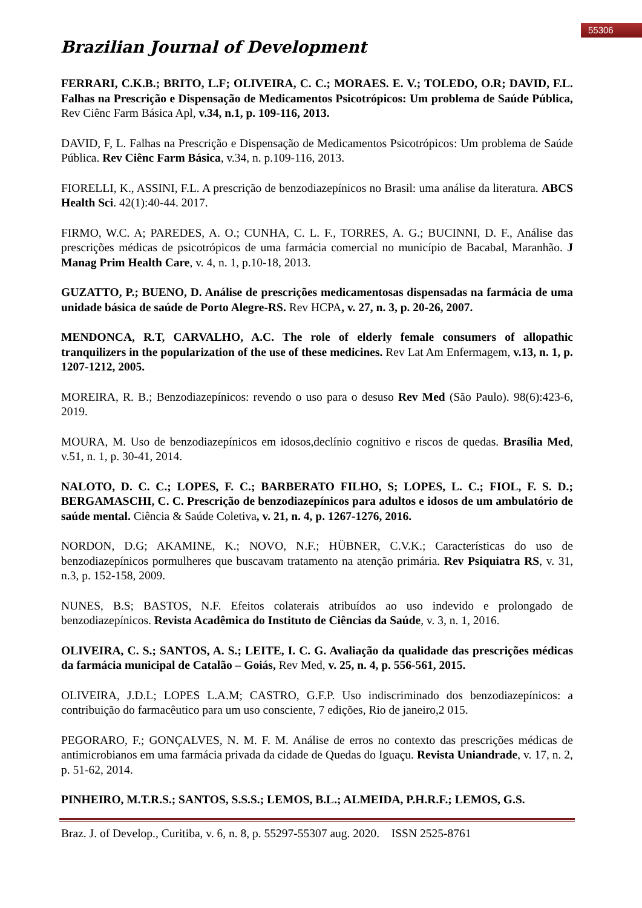55306
Brazilian Journal of Development
FERRARI, C.K.B.; BRITO, L.F; OLIVEIRA, C. C.; MORAES. E. V.; TOLEDO, O.R; DAVID, F.L. Falhas na Prescrição e Dispensação de Medicamentos Psicotrópicos: Um problema de Saúde Pública, Rev Ciênc Farm Básica Apl, v.34, n.1, p. 109-116, 2013.
DAVID, F, L. Falhas na Prescrição e Dispensação de Medicamentos Psicotrópicos: Um problema de Saúde Pública. Rev Ciênc Farm Básica, v.34, n. p.109-116, 2013.
FIORELLI, K., ASSINI, F.L. A prescrição de benzodiazepínicos no Brasil: uma análise da literatura. ABCS Health Sci. 42(1):40-44. 2017.
FIRMO, W.C. A; PAREDES, A. O.; CUNHA, C. L. F., TORRES, A. G.; BUCINNI, D. F., Análise das prescrições médicas de psicotrópicos de uma farmácia comercial no município de Bacabal, Maranhão. J Manag Prim Health Care, v. 4, n. 1, p.10-18, 2013.
GUZATTO, P.; BUENO, D. Análise de prescrições medicamentosas dispensadas na farmácia de uma unidade básica de saúde de Porto Alegre-RS. Rev HCPA, v. 27, n. 3, p. 20-26, 2007.
MENDONCA, R.T, CARVALHO, A.C. The role of elderly female consumers of allopathic tranquilizers in the popularization of the use of these medicines. Rev Lat Am Enfermagem, v.13, n. 1, p. 1207-1212, 2005.
MOREIRA, R. B.; Benzodiazepínicos: revendo o uso para o desuso Rev Med (São Paulo). 98(6):423-6, 2019.
MOURA, M. Uso de benzodiazepínicos em idosos,declínio cognitivo e riscos de quedas. Brasília Med, v.51, n. 1, p. 30-41, 2014.
NALOTO, D. C. C.; LOPES, F. C.; BARBERATO FILHO, S; LOPES, L. C.; FIOL, F. S. D.; BERGAMASCHI, C. C. Prescrição de benzodiazepínicos para adultos e idosos de um ambulatório de saúde mental. Ciência & Saúde Coletiva, v. 21, n. 4, p. 1267-1276, 2016.
NORDON, D.G; AKAMINE, K.; NOVO, N.F.; HÜBNER, C.V.K.; Características do uso de benzodiazepínicos pormulheres que buscavam tratamento na atenção primária. Rev Psiquiatra RS, v. 31, n.3, p. 152-158, 2009.
NUNES, B.S; BASTOS, N.F. Efeitos colaterais atribuídos ao uso indevido e prolongado de benzodiazepínicos. Revista Acadêmica do Instituto de Ciências da Saúde, v. 3, n. 1, 2016.
OLIVEIRA, C. S.; SANTOS, A. S.; LEITE, I. C. G. Avaliação da qualidade das prescrições médicas da farmácia municipal de Catalão – Goiás, Rev Med, v. 25, n. 4, p. 556-561, 2015.
OLIVEIRA, J.D.L; LOPES L.A.M; CASTRO, G.F.P. Uso indiscriminado dos benzodiazepínicos: a contribuição do farmacêutico para um uso consciente, 7 edições, Rio de janeiro,2 015.
PEGORARO, F.; GONÇALVES, N. M. F. M. Análise de erros no contexto das prescrições médicas de antimicrobianos em uma farmácia privada da cidade de Quedas do Iguaçu. Revista Uniandrade, v. 17, n. 2, p. 51-62, 2014.
PINHEIRO, M.T.R.S.; SANTOS, S.S.S.; LEMOS, B.L.; ALMEIDA, P.H.R.F.; LEMOS, G.S.
Braz. J. of Develop., Curitiba, v. 6, n. 8, p. 55297-55307 aug. 2020. ISSN 2525-8761